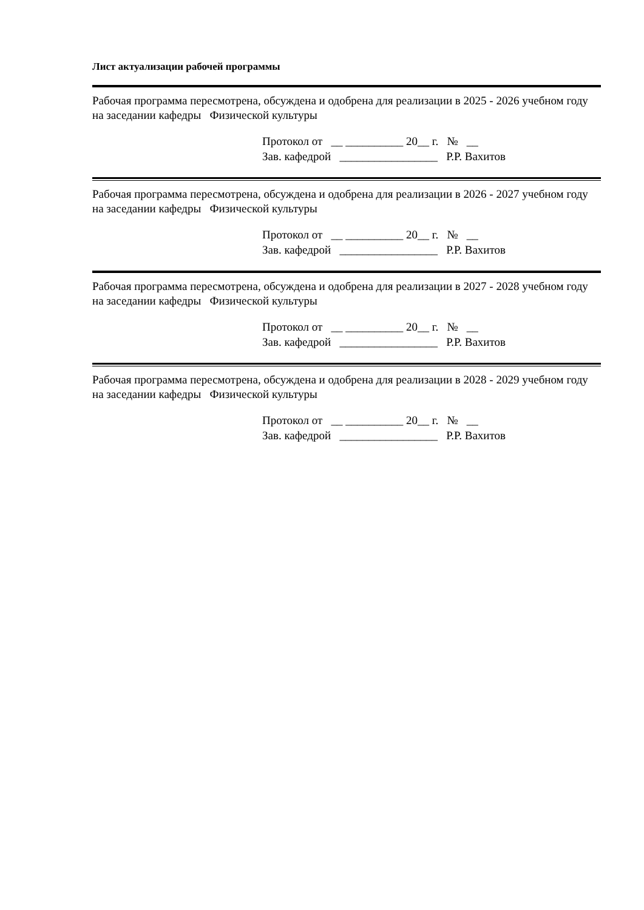Лист актуализации рабочей программы
Рабочая программа пересмотрена, обсуждена и одобрена для реализации в 2025 - 2026 учебном году на заседании кафедры Физической культуры
Протокол от __ __________ 20__ г. № __
Зав. кафедрой _________________ Р.Р. Вахитов
Рабочая программа пересмотрена, обсуждена и одобрена для реализации в 2026 - 2027 учебном году на заседании кафедры Физической культуры
Протокол от __ __________ 20__ г. № __
Зав. кафедрой _________________ Р.Р. Вахитов
Рабочая программа пересмотрена, обсуждена и одобрена для реализации в 2027 - 2028 учебном году на заседании кафедры Физической культуры
Протокол от __ __________ 20__ г. № __
Зав. кафедрой _________________ Р.Р. Вахитов
Рабочая программа пересмотрена, обсуждена и одобрена для реализации в 2028 - 2029 учебном году на заседании кафедры Физической культуры
Протокол от __ __________ 20__ г. № __
Зав. кафедрой _________________ Р.Р. Вахитов